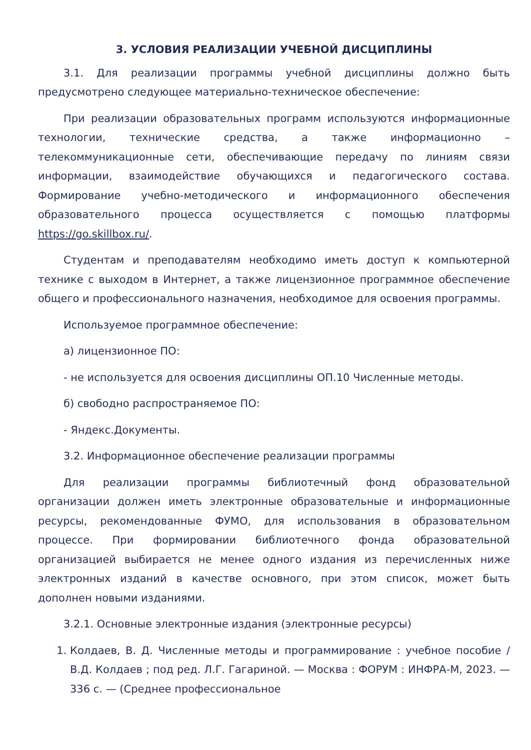3. УСЛОВИЯ РЕАЛИЗАЦИИ УЧЕБНОЙ ДИСЦИПЛИНЫ
3.1. Для реализации программы учебной дисциплины должно быть предусмотрено следующее материально-техническое обеспечение:
При реализации образовательных программ используются информационные технологии, технические средства, а также информационно – телекоммуникационные сети, обеспечивающие передачу по линиям связи информации, взаимодействие обучающихся и педагогического состава. Формирование учебно-методического и информационного обеспечения образовательного процесса осуществляется с помощью платформы https://go.skillbox.ru/.
Студентам и преподавателям необходимо иметь доступ к компьютерной технике с выходом в Интернет, а также лицензионное программное обеспечение общего и профессионального назначения, необходимое для освоения программы.
Используемое программное обеспечение:
а) лицензионное ПО:
- не используется для освоения дисциплины ОП.10 Численные методы.
б) свободно распространяемое ПО:
- Яндекс.Документы.
3.2. Информационное обеспечение реализации программы
Для реализации программы библиотечный фонд образовательной организации должен иметь электронные образовательные и информационные ресурсы, рекомендованные ФУМО, для использования в образовательном процессе. При формировании библиотечного фонда образовательной организацией выбирается не менее одного издания из перечисленных ниже электронных изданий в качестве основного, при этом список, может быть дополнен новыми изданиями.
3.2.1. Основные электронные издания (электронные ресурсы)
1. Колдаев, В. Д. Численные методы и программирование : учебное пособие / В.Д. Колдаев ; под ред. Л.Г. Гагариной. — Москва : ФОРУМ : ИНФРА-М, 2023. — 336 с. — (Среднее профессиональное